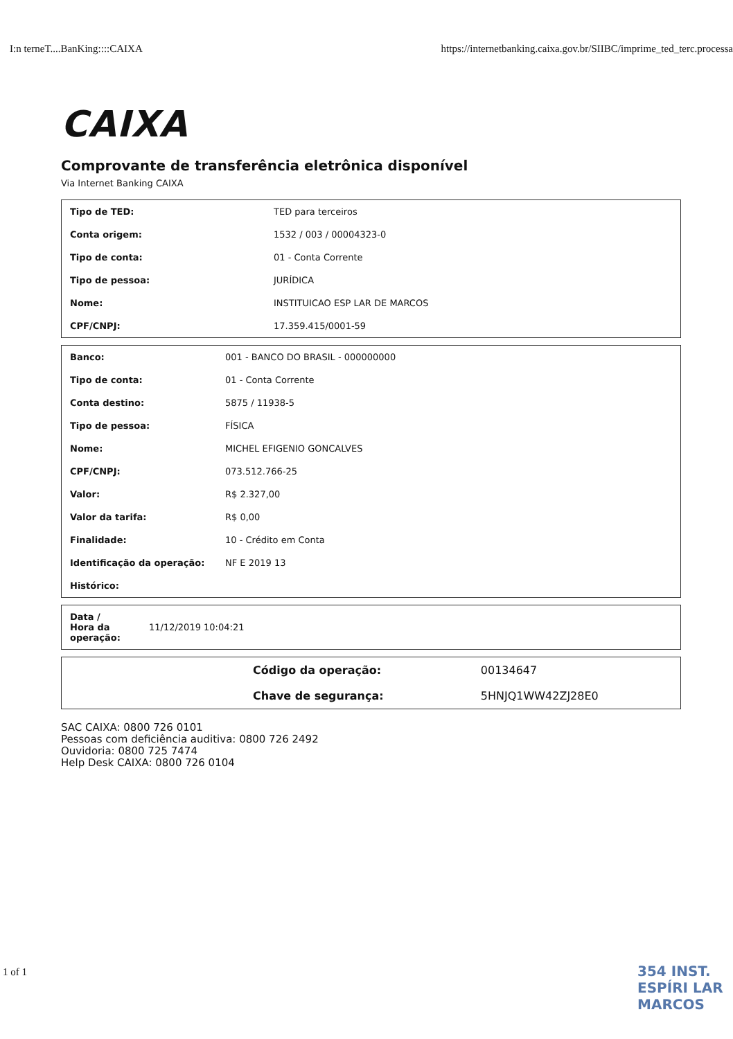I:n terneT....BanKing::::CAIXA https://internetbanking.caixa.gov.br/SIIBC/imprime_ted_terc.processa
CAIXA
Comprovante de transferência eletrônica disponível
Via Internet Banking CAIXA
| Tipo de TED: | TED para terceiros |
| Conta origem: | 1532 / 003 / 00004323-0 |
| Tipo de conta: | 01 - Conta Corrente |
| Tipo de pessoa: | JURÍDICA |
| Nome: | INSTITUICAO ESP LAR DE MARCOS |
| CPF/CNPJ: | 17.359.415/0001-59 |
| Banco: | 001 - BANCO DO BRASIL - 000000000 |
| Tipo de conta: | 01 - Conta Corrente |
| Conta destino: | 5875 / 11938-5 |
| Tipo de pessoa: | FÍSICA |
| Nome: | MICHEL EFIGENIO GONCALVES |
| CPF/CNPJ: | 073.512.766-25 |
| Valor: | R$ 2.327,00 |
| Valor da tarifa: | R$ 0,00 |
| Finalidade: | 10 - Crédito em Conta |
| Identificação da operação: | NF E 2019 13 |
| Histórico: | |
| Data / Hora da operação: | 11/12/2019 10:04:21 |
| | Código da operação: | 00134647 |
| | Chave de segurança: | 5HNJQ1WW42ZJ28E0 |
SAC CAIXA: 0800 726 0101
Pessoas com deficiência auditiva: 0800 726 2492
Ouvidoria: 0800 725 7474
Help Desk CAIXA: 0800 726 0104
1 of 1 354 INST. ESPÍRI LAR MARCOS